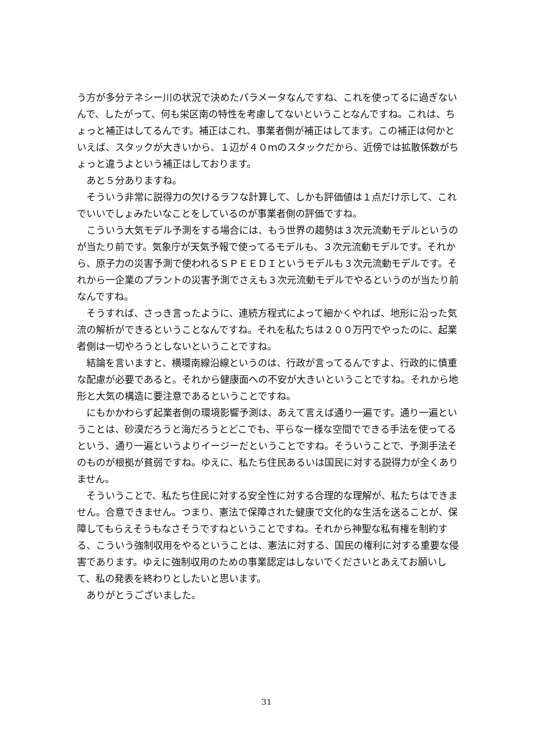う方が多分テネシー川の状況で決めたパラメータなんですね、これを使ってるに過ぎないんで、したがって、何も栄区南の特性を考慮してないということなんですね。これは、ちょっと補正はしてるんです。補正はこれ、事業者側が補正はしてます。この補正は何かといえば、スタックが大きいから、１辺が４０ｍのスタックだから、近傍では拡散係数がちょっと違うよという補正はしております。
あと５分ありますね。
そういう非常に説得力の欠けるラフな計算して、しかも評価値は１点だけ示して、これでいいでしょみたいなことをしているのが事業者側の評価ですね。
こういう大気モデル予測をする場合には、もう世界の趨勢は３次元流動モデルというのが当たり前です。気象庁が天気予報で使ってるモデルも、３次元流動モデルです。それから、原子力の災害予測で使われるＳＰＥＥＤＩというモデルも３次元流動モデルです。それから一企業のプラントの災害予測でさえも３次元流動モデルでやるというのが当たり前なんですね。
そうすれば、さっき言ったように、連続方程式によって細かくやれば、地形に沿った気流の解析ができるということなんですね。それを私たちは２００万円でやったのに、起業者側は一切やろうとしないということですね。
結論を言いますと、横環南線沿線というのは、行政が言ってるんですよ、行政的に慎重な配慮が必要であると。それから健康面への不安が大きいということですね。それから地形と大気の構造に要注意であるということですね。
にもかかわらず起業者側の環境影響予測は、あえて言えば通り一遍です。通り一遍ということは、砂漠だろうと海だろうとどこでも、平らな一様な空間でできる手法を使ってるという、通り一遍というよりイージーだということですね。そういうことで、予測手法そのものが根拠が貧弱ですね。ゆえに、私たち住民あるいは国民に対する説得力が全くありません。
そういうことで、私たち住民に対する安全性に対する合理的な理解が、私たちはできません。合意できません。つまり、憲法で保障された健康で文化的な生活を送ることが、保障してもらえそうもなさそうですねということですね。それから神聖な私有権を制約する、こういう強制収用をやるということは、憲法に対する、国民の権利に対する重要な侵害であります。ゆえに強制収用のための事業認定はしないでくださいとあえてお願いして、私の発表を終わりとしたいと思います。
ありがとうございました。
31